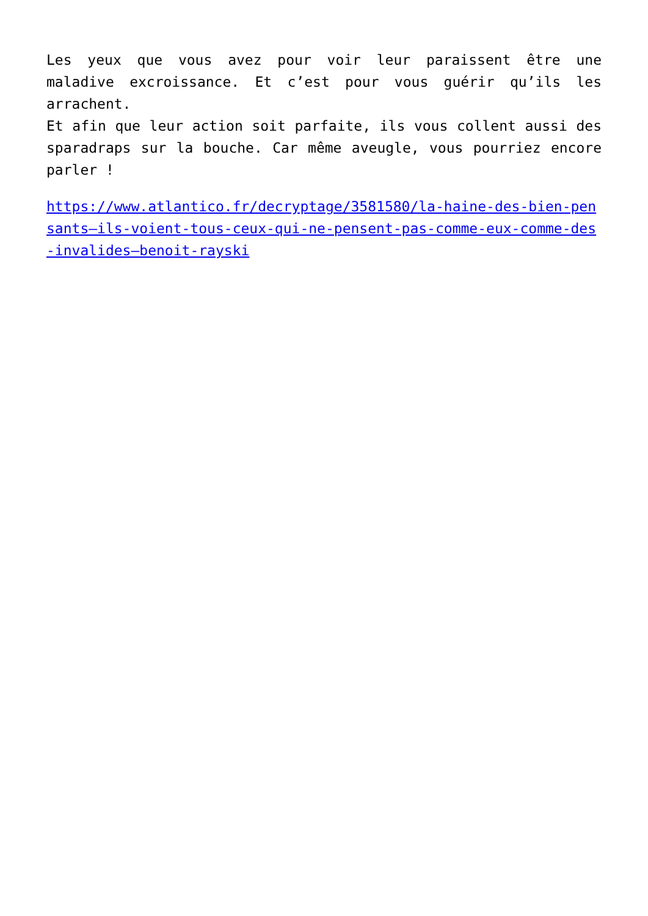Les yeux que vous avez pour voir leur paraissent être une maladive excroissance. Et c’est pour vous guérir qu’ils les arrachent.
Et afin que leur action soit parfaite, ils vous collent aussi des sparadraps sur la bouche. Car même aveugle, vous pourriez encore parler !
https://www.atlantico.fr/decryptage/3581580/la-haine-des-bien-pensants—ils-voient-tous-ceux-qui-ne-pensent-pas-comme-eux-comme-des-invalides—benoit-rayski